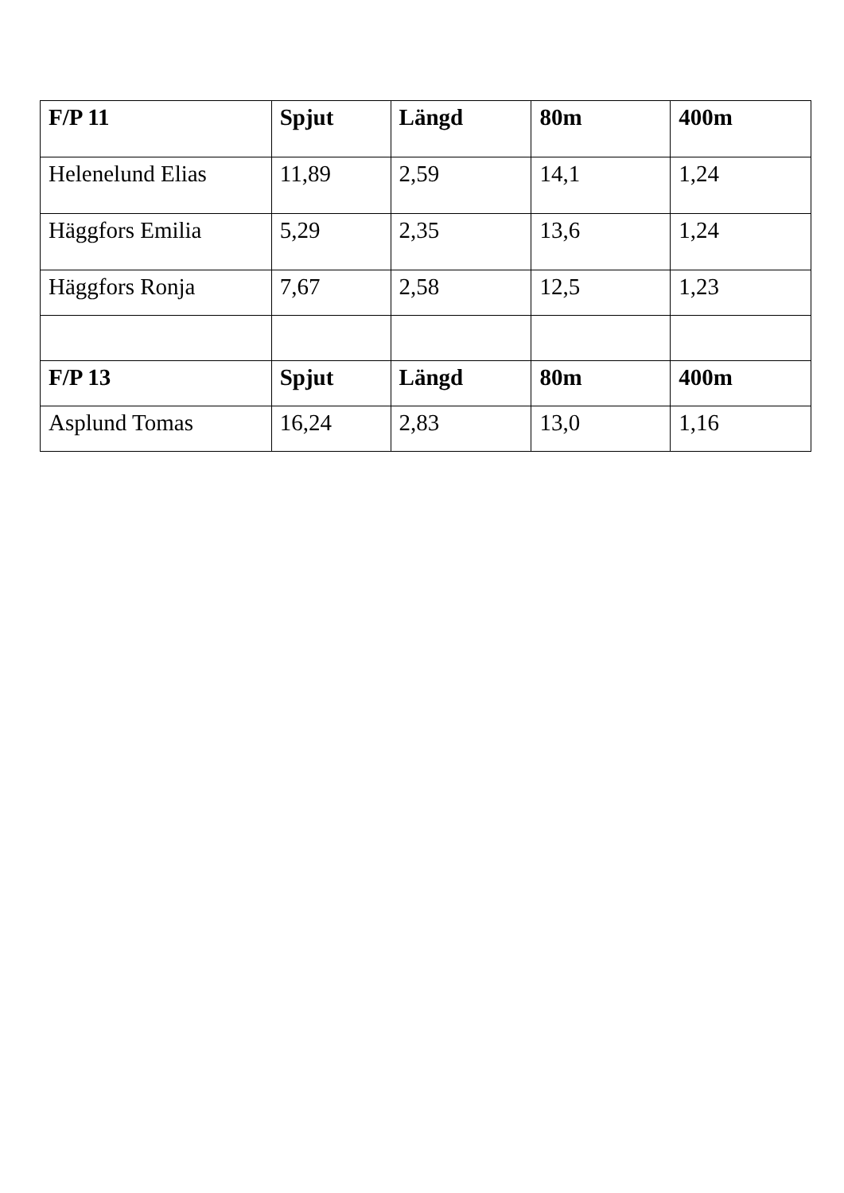| F/P 11 | Spjut | Längd | 80m | 400m |
| --- | --- | --- | --- | --- |
| Helenelund Elias | 11,89 | 2,59 | 14,1 | 1,24 |
| Häggfors Emilia | 5,29 | 2,35 | 13,6 | 1,24 |
| Häggfors Ronja | 7,67 | 2,58 | 12,5 | 1,23 |
| F/P 13 | Spjut | Längd | 80m | 400m |
| Asplund Tomas | 16,24 | 2,83 | 13,0 | 1,16 |